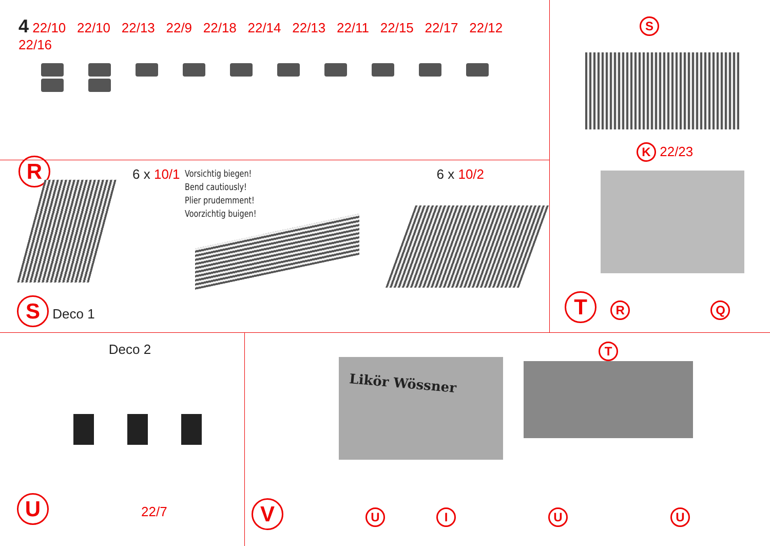4 22/10 22/10 22/13 22/9 22/18 22/14 22/13 22/11 22/15 22/17 22/12 22/16
R 6 x 10/1 6 x 10/2
Vorsichtig biegen!
Bend cautiously!
Plier prudemment!
Voorzichtig buigen!
S Deco 1
S
K 22/23
T R Q
Deco 2
U 22/7
Likör Wössner
T
V UIUU